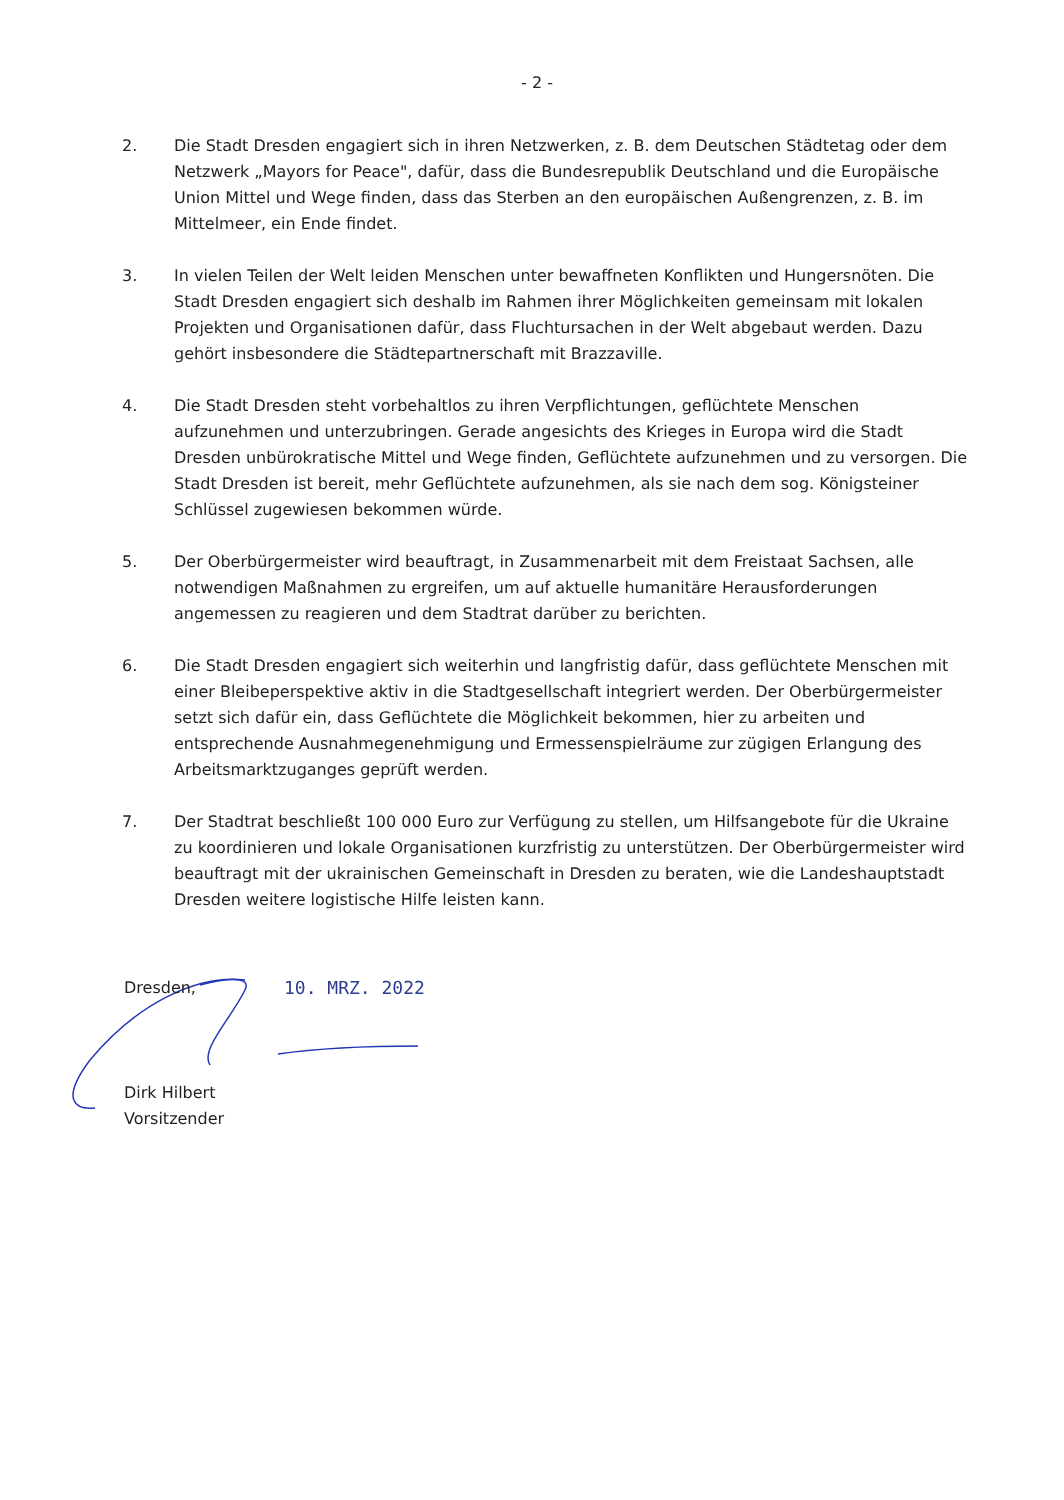- 2 -
2. Die Stadt Dresden engagiert sich in ihren Netzwerken, z. B. dem Deutschen Städtetag oder dem Netzwerk „Mayors for Peace", dafür, dass die Bundesrepublik Deutschland und die Europäische Union Mittel und Wege finden, dass das Sterben an den europäischen Außengrenzen, z. B. im Mittelmeer, ein Ende findet.
3. In vielen Teilen der Welt leiden Menschen unter bewaffneten Konflikten und Hungersnöten. Die Stadt Dresden engagiert sich deshalb im Rahmen ihrer Möglichkeiten gemeinsam mit lokalen Projekten und Organisationen dafür, dass Fluchtursachen in der Welt abgebaut werden. Dazu gehört insbesondere die Städtepartnerschaft mit Brazzaville.
4. Die Stadt Dresden steht vorbehaltlos zu ihren Verpflichtungen, geflüchtete Menschen aufzunehmen und unterzubringen. Gerade angesichts des Krieges in Europa wird die Stadt Dresden unbürokratische Mittel und Wege finden, Geflüchtete aufzunehmen und zu versorgen. Die Stadt Dresden ist bereit, mehr Geflüchtete aufzunehmen, als sie nach dem sog. Königsteiner Schlüssel zugewiesen bekommen würde.
5. Der Oberbürgermeister wird beauftragt, in Zusammenarbeit mit dem Freistaat Sachsen, alle notwendigen Maßnahmen zu ergreifen, um auf aktuelle humanitäre Herausforderungen angemessen zu reagieren und dem Stadtrat darüber zu berichten.
6. Die Stadt Dresden engagiert sich weiterhin und langfristig dafür, dass geflüchtete Menschen mit einer Bleibeperspektive aktiv in die Stadtgesellschaft integriert werden. Der Oberbürgermeister setzt sich dafür ein, dass Geflüchtete die Möglichkeit bekommen, hier zu arbeiten und entsprechende Ausnahmegenehmigung und Ermessenspielräume zur zügigen Erlangung des Arbeitsmarktzuganges geprüft werden.
7. Der Stadtrat beschließt 100 000 Euro zur Verfügung zu stellen, um Hilfsangebote für die Ukraine zu koordinieren und lokale Organisationen kurzfristig zu unterstützen. Der Oberbürgermeister wird beauftragt mit der ukrainischen Gemeinschaft in Dresden zu beraten, wie die Landeshauptstadt Dresden weitere logistische Hilfe leisten kann.
Dresden, 10. MRZ. 2022
Dirk Hilbert
Vorsitzender